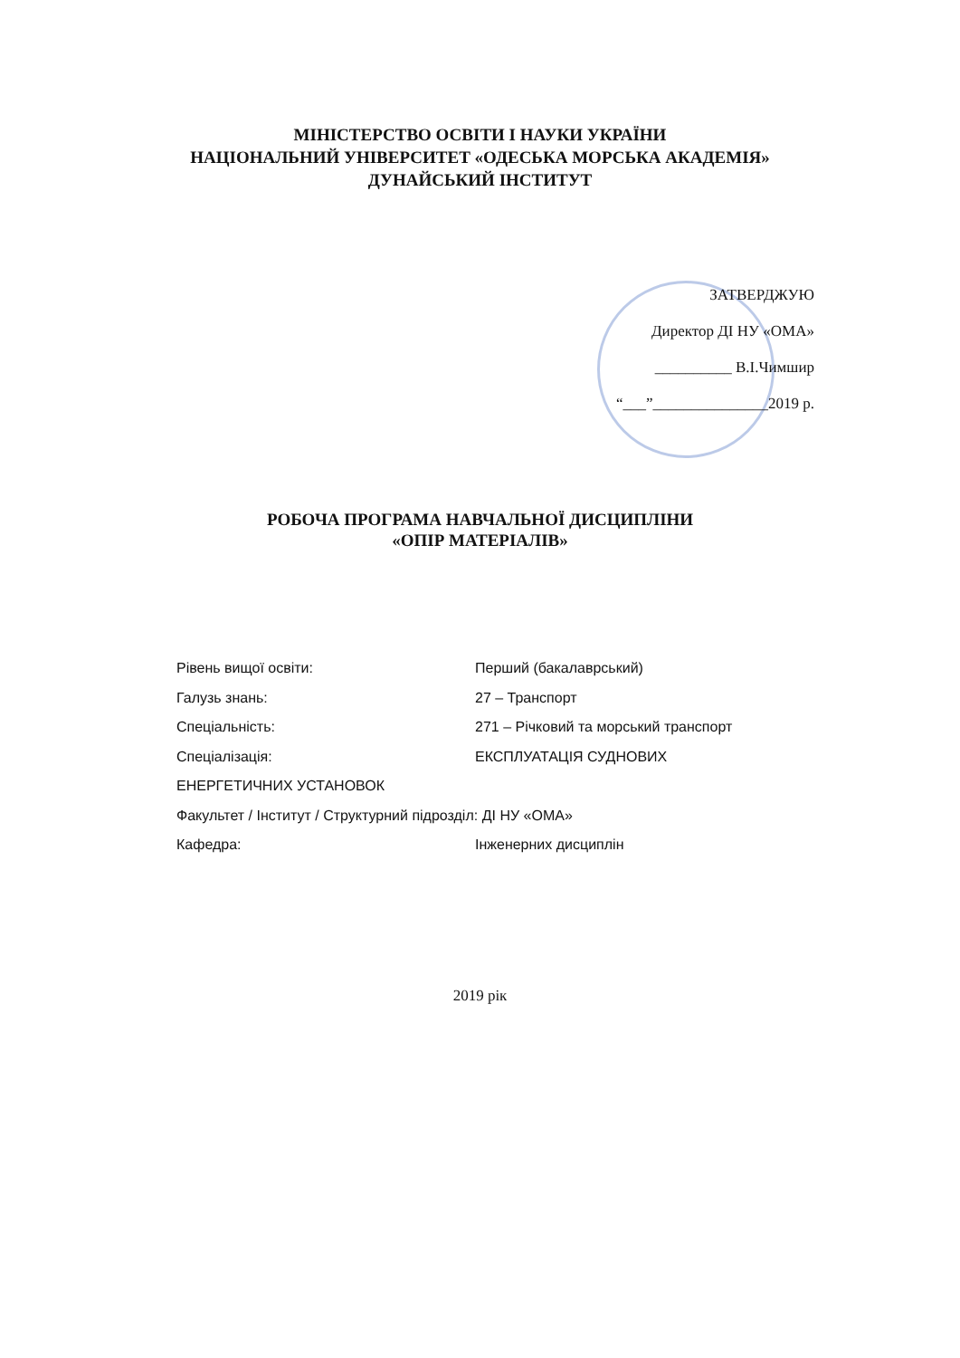МІНІСТЕРСТВО ОСВІТИ І НАУКИ УКРАЇНИ
НАЦІОНАЛЬНИЙ УНІВЕРСИТЕТ «ОДЕСЬКА МОРСЬКА АКАДЕМІЯ»
ДУНАЙСЬКИЙ ІНСТИТУТ
ЗАТВЕРДЖУЮ
Директор ДІ НУ «ОМА»
__________ В.І.Чимшир
“___”_______________2019 р.
РОБОЧА ПРОГРАМА НАВЧАЛЬНОЇ ДИСЦИПЛІНИ
«ОПІР МАТЕРІАЛІВ»
Рівень вищої освіти: Перший (бакалаврський)
Галузь знань: 27 – Транспорт
Спеціальність: 271 – Річковий та морський транспорт
Спеціалізація: ЕКСПЛУАТАЦІЯ СУДНОВИХ
ЕНЕРГЕТИЧНИХ УСТАНОВОК
Факультет / Інститут / Структурний підрозділ: ДІ НУ «ОМА»
Кафедра: Інженерних дисциплін
2019 рік